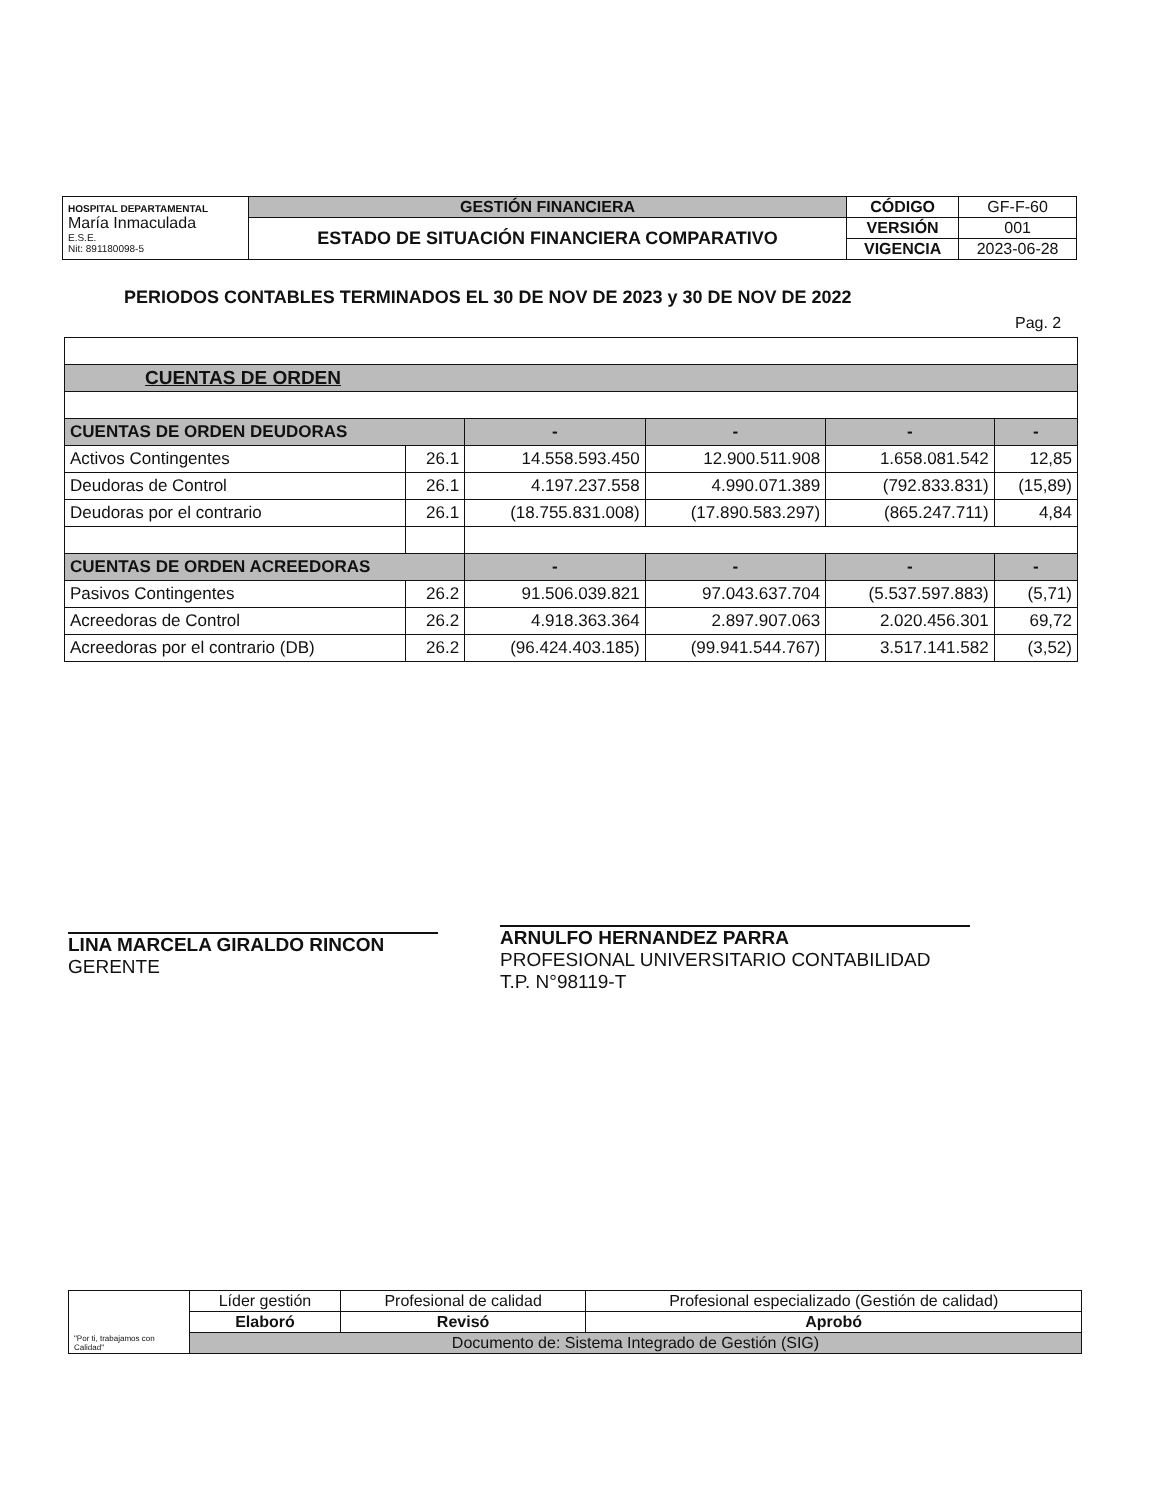| HOSPITAL DEPARTAMENTAL María Inmaculada E.S.E. Nit: 891180098-5 | GESTIÓN FINANCIERA | CÓDIGO | GF-F-60 |
| | ESTADO DE SITUACIÓN FINANCIERA COMPARATIVO | VERSIÓN | 001 |
| | | VIGENCIA | 2023-06-28 |
PERIODOS CONTABLES TERMINADOS EL 30 DE NOV DE 2023 y 30 DE NOV DE 2022
Pag. 2
| CUENTAS DE ORDEN | | | | | |
| CUENTAS DE ORDEN DEUDORAS | | - | - | - | - |
| Activos Contingentes | 26.1 | 14.558.593.450 | 12.900.511.908 | 1.658.081.542 | 12,85 |
| Deudoras de Control | 26.1 | 4.197.237.558 | 4.990.071.389 | (792.833.831) | (15,89) |
| Deudoras por el contrario | 26.1 | (18.755.831.008) | (17.890.583.297) | (865.247.711) | 4,84 |
| CUENTAS DE ORDEN ACREEDORAS | | - | - | - | - |
| Pasivos Contingentes | 26.2 | 91.506.039.821 | 97.043.637.704 | (5.537.597.883) | (5,71) |
| Acreedoras de Control | 26.2 | 4.918.363.364 | 2.897.907.063 | 2.020.456.301 | 69,72 |
| Acreedoras por el contrario (DB) | 26.2 | (96.424.403.185) | (99.941.544.767) | 3.517.141.582 | (3,52) |
LINA MARCELA GIRALDO RINCON
GERENTE
ARNULFO HERNANDEZ PARRA
PROFESIONAL UNIVERSITARIO CONTABILIDAD
T.P. N°98119-T
| "Por ti, trabajamos con Calidad" | Líder gestión | Profesional de calidad | Profesional especializado (Gestión de calidad) |
| | Elaboró | Revisó | Aprobó |
| | Documento de: Sistema Integrado de Gestión (SIG) | | |